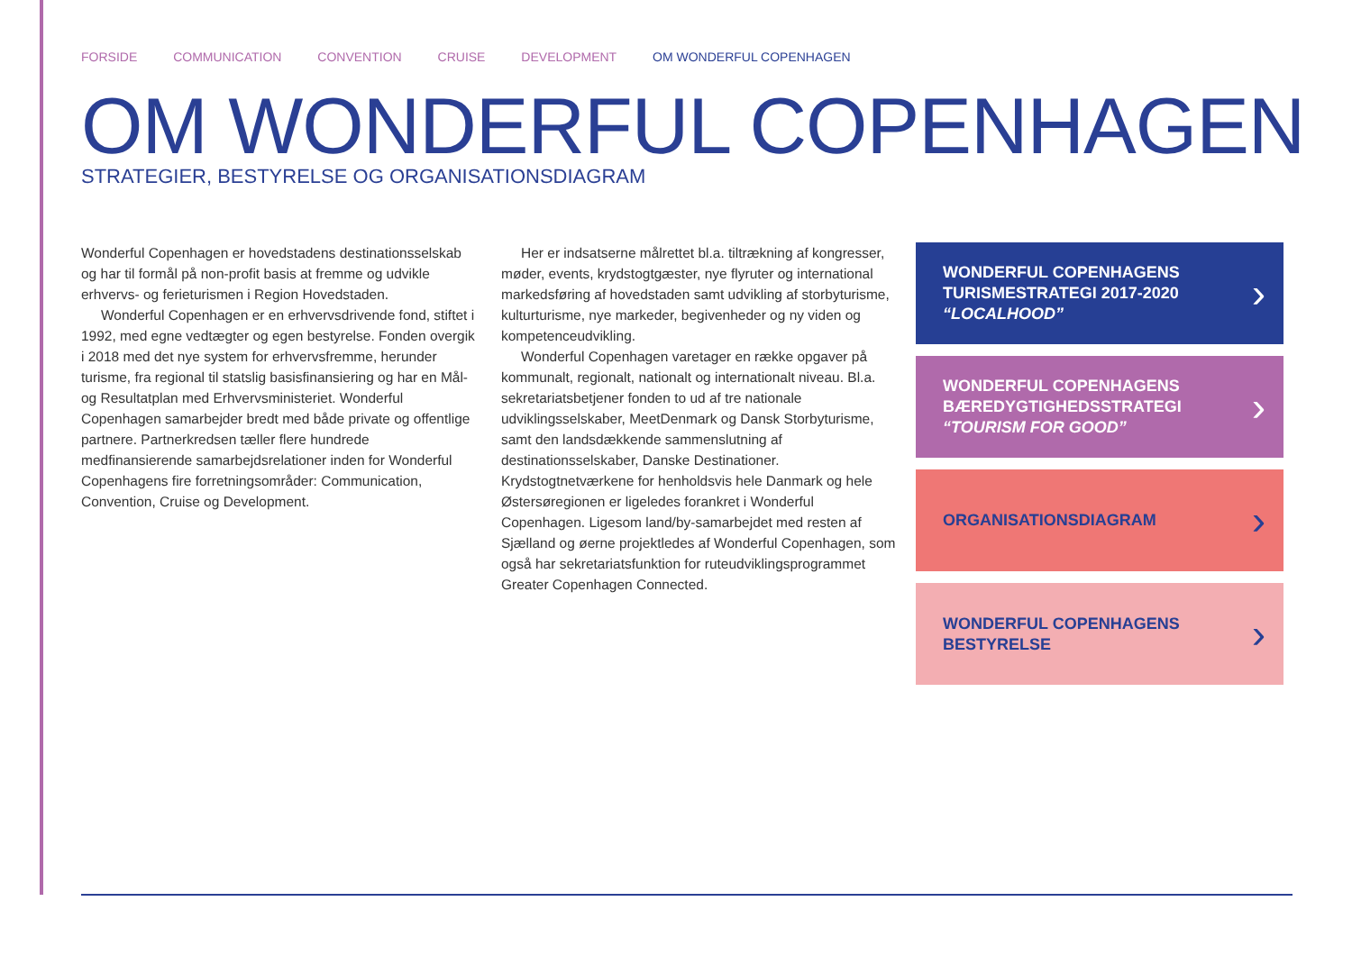FORSIDE COMMUNICATION CONVENTION CRUISE DEVELOPMENT OM WONDERFUL COPENHAGEN
OM WONDERFUL COPENHAGEN
STRATEGIER, BESTYRELSE OG ORGANISATIONSDIAGRAM
Wonderful Copenhagen er hovedstadens destinationsselskab og har til formål på non-profit basis at fremme og udvikle erhvervs- og ferieturismen i Region Hovedstaden.
Wonderful Copenhagen er en erhvervsdrivende fond, stiftet i 1992, med egne vedtægter og egen bestyrelse. Fonden overgik i 2018 med det nye system for erhvervsfremme, herunder turisme, fra regional til statslig basisfinansiering og har en Mål- og Resultatplan med Erhvervsministeriet. Wonderful Copenhagen samarbejder bredt med både private og offentlige partnere. Partnerkredsen tæller flere hundrede medfinansierende samarbejdsrelationer inden for Wonderful Copenhagens fire forretningsområder: Communication, Convention, Cruise og Development.
Her er indsatserne målrettet bl.a. tiltrækning af kongresser, møder, events, krydstogtgæster, nye flyruter og international markedsføring af hovedstaden samt udvikling af storbyturisme, kulturturisme, nye markeder, begivenheder og ny viden og kompetenceudvikling.
Wonderful Copenhagen varetager en række opgaver på kommunalt, regionalt, nationalt og internationalt niveau. Bl.a. sekretariatsbetjener fonden to ud af tre nationale udviklingsselskaber, MeetDenmark og Dansk Storbyturisme, samt den landsdækkende sammenslutning af destinationsselskaber, Danske Destinationer. Krydstogtnetværkene for henholdsvis hele Danmark og hele Østersøregionen er ligeledes forankret i Wonderful Copenhagen. Ligesom land/by-samarbejdet med resten af Sjælland og øerne projektledes af Wonderful Copenhagen, som også har sekretariatsfunktion for ruteudviklingsprogrammet Greater Copenhagen Connected.
WONDERFUL COPENHAGENS
TURISMESTRATEGI 2017-2020
“LOCALHOOD”
›
WONDERFUL COPENHAGENS
BÆREDYGTIGHEDSSTRATEGI
“TOURISM FOR GOOD”
›
ORGANISATIONSDIAGRAM
›
WONDERFUL COPENHAGENS
BESTYRELSE
›